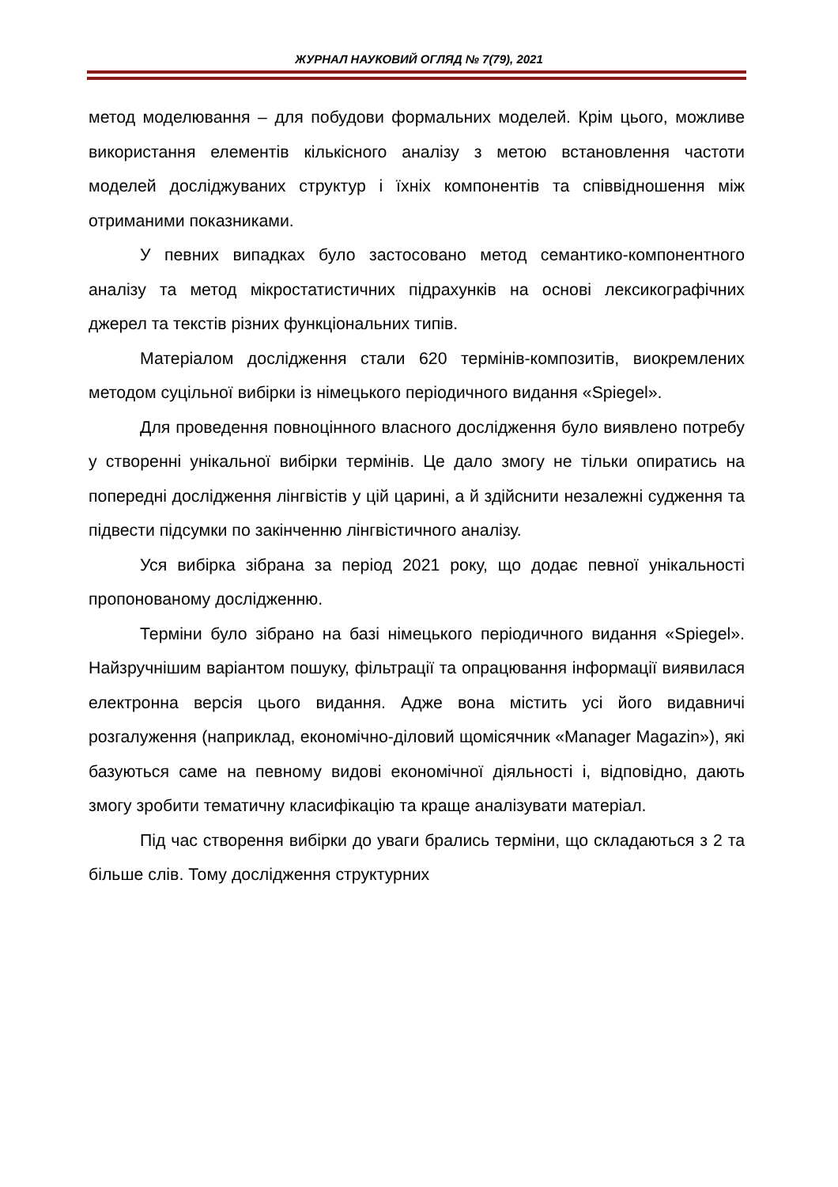ЖУРНАЛ НАУКОВИЙ ОГЛЯД № 7(79), 2021
метод моделювання – для побудови формальних моделей. Крім цього, можливе використання елементів кількісного аналізу з метою встановлення частоти моделей досліджуваних структур і їхніх компонентів та співвідношення між отриманими показниками.
У певних випадках було застосовано метод семантико-компонентного аналізу та метод мікростатистичних підрахунків на основі лексикографічних джерел та текстів різних функціональних типів.
Матеріалом дослідження стали 620 термінів-композитів, виокремлених методом суцільної вибірки із німецького періодичного видання «Spiegel».
Для проведення повноцінного власного дослідження було виявлено потребу у створенні унікальної вибірки термінів. Це дало змогу не тільки опиратись на попередні дослідження лінгвістів у цій царині, а й здійснити незалежні судження та підвести підсумки по закінченню лінгвістичного аналізу.
Уся вибірка зібрана за період 2021 року, що додає певної унікальності пропонованому дослідженню.
Терміни було зібрано на базі німецького періодичного видання «Spiegel». Найзручнішим варіантом пошуку, фільтрації та опрацювання інформації виявилася електронна версія цього видання. Адже вона містить усі його видавничі розгалуження (наприклад, економічно-діловий щомісячник «Manager Magazin»), які базуються саме на певному видові економічної діяльності і, відповідно, дають змогу зробити тематичну класифікацію та краще аналізувати матеріал.
Під час створення вибірки до уваги брались терміни, що складаються з 2 та більше слів. Тому дослідження структурних